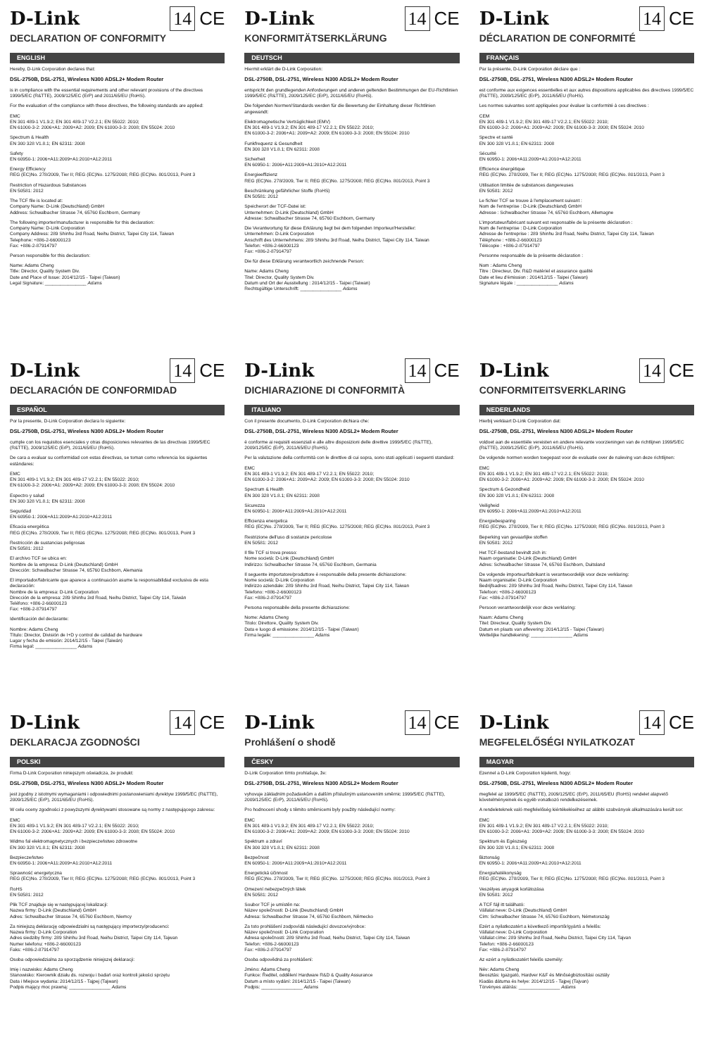D-Link 14 CE
DECLARATION OF CONFORMITY
ENGLISH
Hereby, D-Link Corporation declares that:
DSL-2750B, DSL-2751, Wireless N300 ADSL2+ Modem Router
is in compliance with the essential requirements and other relevant provisions of the directives 1999/5/EC (R&TTE), 2009/125/EC (ErP) and 2011/65/EU (RoHS).
For the evaluation of the compliance with these directives, the following standards are applied:
EMC
EN 301 489-1 V1.9.2; EN 301 489-17 V2.2.1; EN 55022: 2010;
EN 61000-3-2: 2006+A1: 2009+A2: 2009; EN 61000-3-3: 2008; EN 55024: 2010
Spectrum & Health
EN 300 328 V1.8.1; EN 62311: 2008
Safety
EN 60950-1: 2006+A11:2009+A1:2010+A12:2011
Energy Efficiency
REG (EC)No. 278/2009, Tier II; REG (EC)No. 1275/2008; REG (EC)No. 801/2013, Point 3
Restriction of Hazardous Substances
EN 50581: 2012
The TCF file is located at:
Company Name: D-Link (Deutschland) GmbH
Address: Schwalbacher Strasse 74, 65760 Eschborn, Germany
The following importer/manufacturer is responsible for this declaration:
Company Name: D-Link Corporation
Company Address: 289 Shinhu 3rd Road, Neihu District, Taipei City 114, Taiwan
Telephone: +886-2-66000123
Fax: +886-2-87914797
Person responsible for this declaration:
Name: Adams Cheng
Title: Director, Quality System Div.
Date and Place of Issue: 2014/12/15 - Taipei (Taiwan)
Legal Signature: ________________ Adams
D-Link 14 CE
KONFORMITÄTSERKLÄRUNG
DEUTSCH
Hiermit erklärt die D-Link Corporation:
DSL-2750B, DSL-2751, Wireless N300 ADSL2+ Modem Router
entspricht den grundlegenden Anforderungen und anderen geltenden Bestimmungen der EU-Richtlinien 1999/5/EC (R&TTE), 2009/125/EC (ErP), 2011/65/EU (RoHS).
Die folgenden Normen/Standards werden für die Bewertung der Einhaltung dieser Richtlinien angewandt:
Elektromagnetische Verträglichkeit (EMV)
EN 301 489-1 V1.9.2; EN 301 489-17 V2.2.1; EN 55022: 2010;
EN 61000-3-2: 2006+A1: 2009+A2: 2009; EN 61000-3-3: 2008; EN 55024: 2010
Funkfrequenz & Gesundheit
EN 300 328 V1.8.1; EN 62311: 2008
Sicherheit
EN 60950-1: 2006+A11:2009+A1:2010+A12:2011
Energieeffizienz
REG (EC)No. 278/2009, Tier II; REG (EC)No. 1275/2008; REG (EC)No. 801/2013, Point 3
Beschränkung gefährlicher Stoffe (RoHS)
EN 50581: 2012
Speicherort der TCF-Datei ist:
Unternehmen: D-Link (Deutschland) GmbH
Adresse: Schwalbacher Strasse 74, 65760 Eschborn, Germany
Die Verantwortung für diese Erklärung liegt bei dem folgenden Importeur/Hersteller:
Unternehmen: D-Link Corporation
Anschrift des Unternehmens: 289 Shinhu 3rd Road, Neihu District, Taipei City 114, Taiwan
Telefon: +886-2-66000123
Fax: +886-2-87914797
Die für diese Erklärung verantwortlich zeichnende Person:
Name: Adams Cheng
Titel: Director, Quality System Div.
Datum und Ort der Ausstellung : 2014/12/15 - Taipei (Taiwan)
Rechtsgültige Unterschrift: ________________ Adams
D-Link 14 CE
DÉCLARATION DE CONFORMITÉ
FRANÇAIS
Par la présente, D-Link Corporation déclare que :
DSL-2750B, DSL-2751, Wireless N300 ADSL2+ Modem Router
est conforme aux exigences essentielles et aux autres dispositions applicables des directives 1999/5/EC (R&TTE), 2009/125/EC (ErP), 2011/65/EU (RoHS).
Les normes suivantes sont appliquées pour évaluer la conformité à ces directives :
CEM
EN 301 489-1 V1.9.2; EN 301 489-17 V2.2.1; EN 55022: 2010;
EN 61000-3-2: 2006+A1: 2009+A2: 2009; EN 61000-3-3: 2008; EN 55024: 2010
Spectre et santé
EN 300 328 V1.8.1; EN 62311: 2008
Sécurité
EN 60950-1: 2006+A11:2009+A1:2010+A12:2011
Efficience énergétique
REG (EC)No. 278/2009, Tier II; REG (EC)No. 1275/2008; REG (EC)No. 801/2013, Point 3
Utilisation limitée de substances dangereuses
EN 50581: 2012
Le fichier TCF se trouve à l'emplacement suivant :
Nom de l'entreprise : D-Link (Deutschland) GmbH
Adresse : Schwalbacher Strasse 74, 65760 Eschborn, Allemagne
L'importateur/fabricant suivant est responsable de la présente déclaration :
Nom de l'entreprise : D-Link Corporation
Adresse de l'entreprise : 289 Shinhu 3rd Road, Neihu District, Taipei City 114, Taiwan
Téléphone : +886-2-66000123
Télécopie : +886-2-87914797
Personne responsable de la présente déclaration :
Nom : Adams Cheng
Titre : Directeur, Div. R&D matériel et assurance qualité
Date et lieu d'émission : 2014/12/15 - Taipei (Taiwan)
Signature légale : ________________ Adams
D-Link 14 CE
DECLARACIÓN DE CONFORMIDAD
ESPAÑOL
Por la presente, D-Link Corporation declara lo siguiente:
DSL-2750B, DSL-2751, Wireless N300 ADSL2+ Modem Router
cumple con los requisitos esenciales y otras disposiciones relevantes de las directivas 1999/5/EC (R&TTE), 2009/125/EC (ErP), 2011/65/EU (RoHS).
De cara a evaluar su conformidad con estas directivas, se toman como referencia los siguientes estándares:
EMC
EN 301 489-1 V1.9.2; EN 301 489-17 V2.2.1; EN 55022: 2010;
EN 61000-3-2: 2006+A1: 2009+A2: 2009; EN 61000-3-3: 2008; EN 55024: 2010
Espectro y salud
EN 300 328 V1.8.1; EN 62311: 2008
Seguridad
EN 60950-1: 2006+A11:2009+A1:2010+A12:2011
Eficacia energética
REG (EC)No. 278/2009, Tier II; REG (EC)No. 1275/2008; REG (EC)No. 801/2013, Point 3
Restricción de sustancias peligrosas
EN 50581: 2012
El archivo TCF se ubica en:
Nombre de la empresa: D-Link (Deutschland) GmbH
Dirección: Schwalbacher Strasse 74, 65760 Eschborn, Alemania
El importador/fabricante que aparece a continuación asume la responsabilidad exclusiva de esta declaración:
Nombre de la empresa: D-Link Corporation
Dirección de la empresa: 289 Shinhu 3rd Road, Neihu District, Taipei City 114, Taiwán
Teléfono: +886-2-66000123
Fax: +886-2-87914797
Identificación del declarante:
Nombre: Adams Cheng
Título: Director, División de I+D y control de calidad de hardware
Lugar y fecha de emisión: 2014/12/15 - Taipei (Taiwán)
Firma legal: ________________ Adams
D-Link 14 CE
DICHIARAZIONE DI CONFORMITÀ
ITALIANO
Con il presente documento, D-Link Corporation dichiara che:
DSL-2750B, DSL-2751, Wireless N300 ADSL2+ Modem Router
è conforme ai requisiti essenziali e alle altre disposizioni delle direttive 1999/5/EC (R&TTE), 2009/125/EC (ErP), 2011/65/EU (RoHS).
Per la valutazione della conformità con le direttive di cui sopra, sono stati applicati i seguenti standard:
EMC
EN 301 489-1 V1.9.2; EN 301 489-17 V2.2.1; EN 55022: 2010;
EN 61000-3-2: 2006+A1: 2009+A2: 2009; EN 61000-3-3: 2008; EN 55024: 2010
Spectrum & Health
EN 300 328 V1.8.1; EN 62311: 2008
Sicurezza
EN 60950-1: 2006+A11:2009+A1:2010+A12:2011
Efficienza energetica
REG (EC)No. 278/2009, Tier II; REG (EC)No. 1275/2008; REG (EC)No. 801/2013, Point 3
Restrizione dell'uso di sostanze pericolose
EN 50581: 2012
Il file TCF si trova presso:
Nome società: D-Link (Deutschland) GmbH
Indirizzo: Schwalbacher Strasse 74, 65760 Eschborn, Germania
Il seguente importatore/produttore è responsabile della presente dichiarazione:
Nome società: D-Link Corporation
Indirizzo aziendale: 289 Shinhu 3rd Road, Neihu District, Taipei City 114, Taiwan
Telefono: +886-2-66000123
Fax: +886-2-87914797
Persona responsabile della presente dichiarazione:
Nome: Adams Cheng
Titolo: Direttore, Quality System Div.
Data e luogo di emissione: 2014/12/15 - Taipei (Taiwan)
Firma legale: ________________ Adams
D-Link 14 CE
CONFORMITEITSVERKLARING
NEDERLANDS
Hierbij verklaart D-Link Corporation dat:
DSL-2750B, DSL-2751, Wireless N300 ADSL2+ Modem Router
voldoet aan de essentiële vereisten en andere relevante voorzieningen van de richtlijnen 1999/5/EC (R&TTE), 2009/125/EC (ErP), 2011/65/EU (RoHS).
De volgende normen worden toegepast voor de evaluatie over de naleving van deze richtlijnen:
EMC
EN 301 489-1 V1.9.2; EN 301 489-17 V2.2.1; EN 55022: 2010;
EN 61000-3-2: 2006+A1: 2009+A2: 2009; EN 61000-3-3: 2008; EN 55024: 2010
Spectrum & Gezondheid
EN 300 328 V1.8.1; EN 62311: 2008
Veiligheid
EN 60950-1: 2006+A11:2009+A1:2010+A12:2011
Energiebesparing
REG (EC)No. 278/2009, Tier II; REG (EC)No. 1275/2008; REG (EC)No. 801/2013, Point 3
Beperking van gevaarlijke stoffen
EN 50581: 2012
Het TCF-bestand bevindt zich in:
Naam organisatie: D-Link (Deutschland) GmbH
Adres: Schwalbacher Strasse 74, 65760 Eschborn, Duitsland
De volgende importeur/fabrikant is verantwoordelijk voor deze verklaring:
Naam organisatie: D-Link Corporation
Bedrijfsadres: 289 Shinhu 3rd Road, Neihu District, Taipei City 114, Taiwan
Telefoon: +886-2-66000123
Fax: +886-2-87914797
Persoon verantwoordelijk voor deze verklaring:
Naam: Adams Cheng
Titel: Directeur, Quality System Div.
Datum en plaats van aflevering: 2014/12/15 - Taipei (Taiwan)
Wettelijke handtekening: ________________ Adams
D-Link 14 CE
DEKLARACJA ZGODNOŚCI
POLSKI
Firma D-Link Corporation niniejszym oświadcza, że produkt:
DSL-2750B, DSL-2751, Wireless N300 ADSL2+ Modem Router
jest zgodny z istotnymi wymaganiami i odpowiednimi postanowieniami dyrektyw 1999/5/EC (R&TTE), 2009/125/EC (ErP), 2011/65/EU (RoHS).
W celu oceny zgodności z powyższymi dyrektywami stosowane są normy z następującego zakresu:
EMC
EN 301 489-1 V1.9.2; EN 301 489-17 V2.2.1; EN 55022: 2010;
EN 61000-3-2: 2006+A1: 2009+A2: 2009; EN 61000-3-3: 2008; EN 55024: 2010
Widmo fal elektromagnetycznych i bezpieczeństwo zdrowotne
EN 300 328 V1.8.1; EN 62311: 2008
Bezpieczeństwo
EN 60950-1: 2006+A11:2009+A1:2010+A12:2011
Sprawność energetyczna
REG (EC)No. 278/2009, Tier II; REG (EC)No. 1275/2008; REG (EC)No. 801/2013, Point 3
RoHS
EN 50581: 2012
Plik TCF znajduje się w następującej lokalizacji:
Nazwa firmy: D-Link (Deutschland) GmbH
Adres: Schwalbacher Strasse 74, 65760 Eschborn, Niemcy
Za niniejszą deklarację odpowiedzialni są następujący importerzy/producenci:
Nazwa firmy: D-Link Corporation
Adres siedziby firmy: 289 Shinhu 3rd Road, Neihu District, Taipei City 114, Tajwan
Numer telefonu: +886-2-66000123
Faks: +886-2-87914797
Osoba odpowiedzialna za sporządzenie niniejszej deklaracji:
Imię i nazwisko: Adams Cheng
Stanowisko: Kierownik działu ds. rozwoju i badań oraz kontroli jakości sprzętu
Data i Miejsce wydania: 2014/12/15 - Tajpej (Tajwan)
Podpis mający moc prawną: ________________ Adams
D-Link 14 CE
Prohlášení o shodě
ČESKY
D-Link Corporation tímto prohlašuje, že:
DSL-2750B, DSL-2751, Wireless N300 ADSL2+ Modem Router
vyhovuje základním požadavkům a dalším příslušným ustanovením směrnic 1999/5/EC (R&TTE), 2009/125/EC (ErP), 2011/65/EU (RoHS).
Pro hodnocení shody s těmito směrnicemi byly použity následující normy:
EMC
EN 301 489-1 V1.9.2; EN 301 489-17 V2.2.1; EN 55022: 2010;
EN 61000-3-2: 2006+A1: 2009+A2: 2009; EN 61000-3-3: 2008; EN 55024: 2010
Spektrum a zdraví
EN 300 328 V1.8.1; EN 62311: 2008
Bezpečnost
EN 60950-1: 2006+A11:2009+A1:2010+A12:2011
Energetická účinnost
REG (EC)No. 278/2009, Tier II; REG (EC)No. 1275/2008; REG (EC)No. 801/2013, Point 3
Omezení nebezpečných látek
EN 50581: 2012
Soubor TCF je umístěn na:
Název společnosti: D-Link (Deutschland) GmbH
Adresa: Schwalbacher Strasse 74, 65760 Eschborn, Německo
Za toto prohlášení zodpovídá následující dovozce/výrobce:
Název společnosti: D-Link Corporation
Adresa společnosti: 289 Shinhu 3rd Road, Neihu District, Taipei City 114, Taiwan
Telefon: +886-2-66000123
Fax: +886-2-87914797
Osoba odpovědná za prohlášení:
Jméno: Adams Cheng
Funkce: Ředitel, oddělení Hardware R&D & Quality Assurance
Datum a místo vydání: 2014/12/15 - Taipei (Taiwan)
Podpis: ________________ Adams
D-Link 14 CE
MEGFELELŐSÉGI NYILATKOZAT
MAGYAR
Ezennel a D-Link Corporation kijelenti, hogy:
DSL-2750B, DSL-2751, Wireless N300 ADSL2+ Modem Router
megfelel az 1999/5/EC (R&TTE), 2009/125/EC (ErP), 2011/65/EU (RoHS) rendelet alapvető követelményeinek és egyéb vonatkozó rendelkezéseinek.
A rendeleteknek való megfelelőség kiértékeléséhez az alábbi szabványok alkalmazására került sor:
EMC
EN 301 489-1 V1.9.2; EN 301 489-17 V2.2.1; EN 55022: 2010;
EN 61000-3-2: 2006+A1: 2009+A2: 2009; EN 61000-3-3: 2008; EN 55024: 2010
Spektrum és Egészség
EN 300 328 V1.8.1; EN 62311: 2008
Biztonság
EN 60950-1: 2006+A11:2009+A1:2010+A12:2011
Energiahatékonyság
REG (EC)No. 278/2009, Tier II; REG (EC)No. 1275/2008; REG (EC)No. 801/2013, Point 3
Veszélyes anyagok korlátozása
EN 50581: 2012
A TCF fájl itt található:
Vállalat neve: D-Link (Deutschland) GmbH
Cím: Schwalbacher Strasse 74, 65760 Eschborn, Németország
Ezért a nyilatkozatért a következő importőr/gyártó a felelős:
Vállalat neve: D-Link Corporation
Vállalat címe: 289 Shinhu 3rd Road, Neihu District, Taipei City 114, Tajvan
Telefon: +886-2-66000123
Fax: +886-2-87914797
Az ezért a nyilatkozatért felelős személy:
Név: Adams Cheng
Beosztás: Igazgató, Hardver K&F és Minőségbiztosítási osztály
Kiadás dátuma és helye: 2014/12/15 - Tajpej (Tajvan)
Törvényes aláírás: ________________ Adams